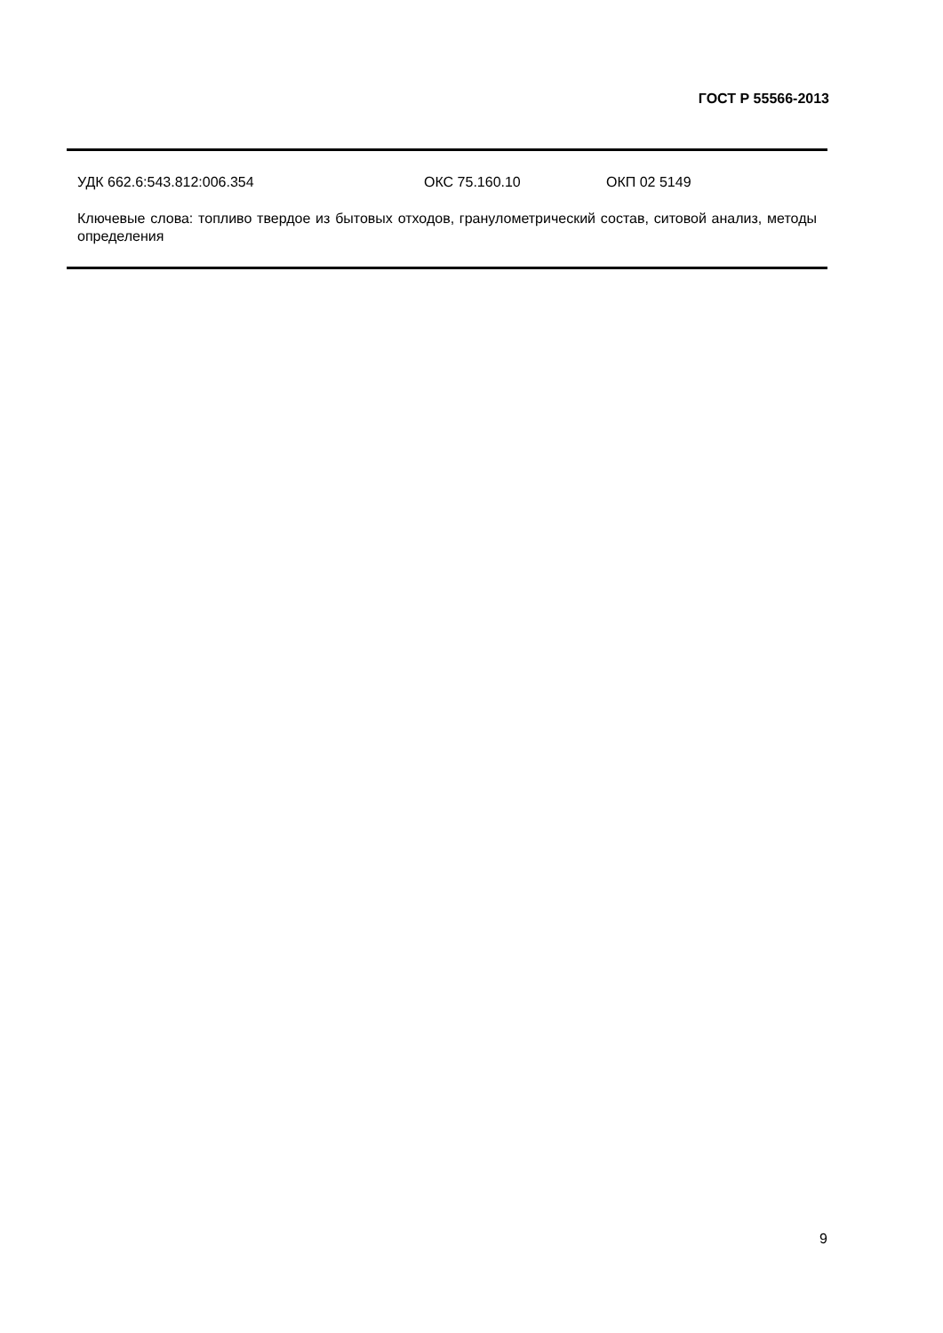ГОСТ Р 55566-2013
УДК 662.6:543.812:006.354 ОКС 75.160.10 ОКП 02 5149
Ключевые слова: топливо твердое из бытовых отходов, гранулометрический состав, ситовой анализ, методы определения
9